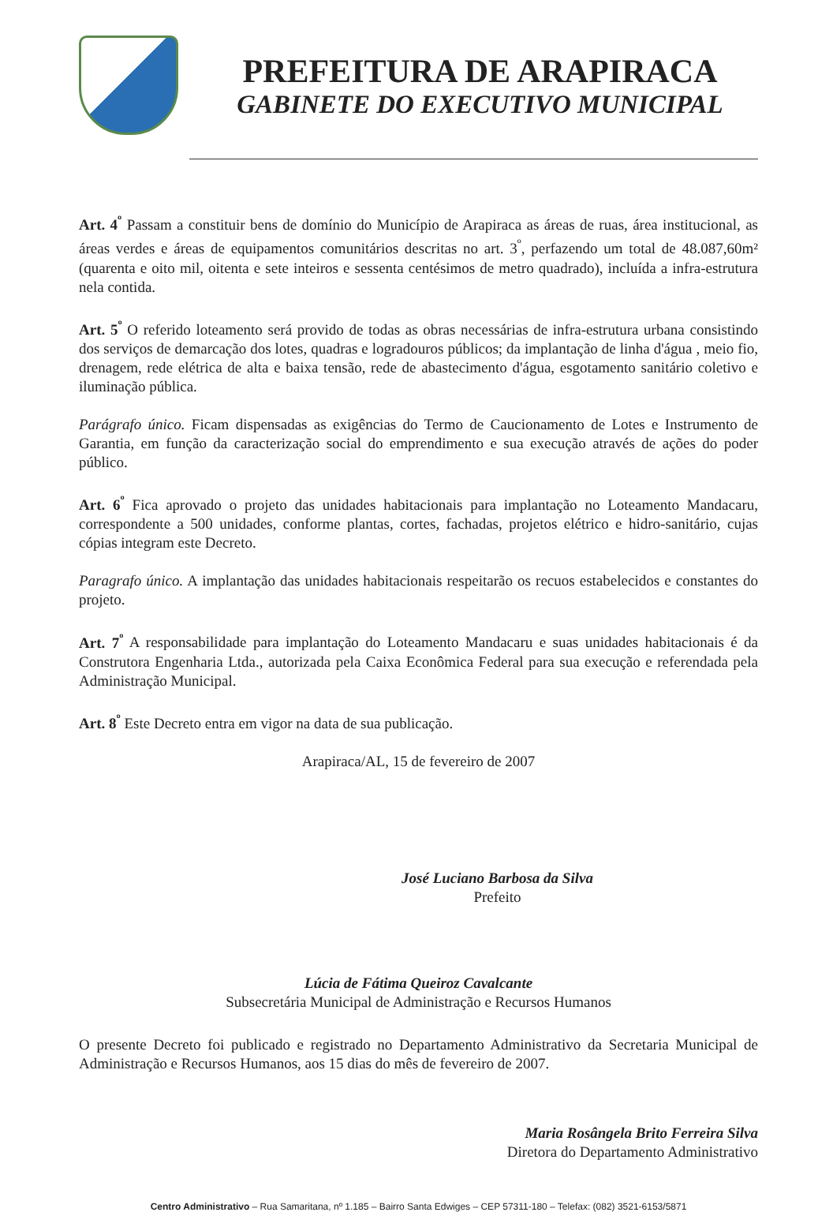PREFEITURA DE ARAPIRACA
GABINETE DO EXECUTIVO MUNICIPAL
Art. 4<sup>º</sup> Passam a constituir bens de domínio do Município de Arapiraca as áreas de ruas, área institucional, as áreas verdes e áreas de equipamentos comunitários descritas no art. 3<sup>º</sup>, perfazendo um total de 48.087,60m² (quarenta e oito mil, oitenta e sete inteiros e sessenta centésimos de metro quadrado), incluída a infra-estrutura nela contida.
Art. 5<sup>º</sup> O referido loteamento será provido de todas as obras necessárias de infra-estrutura urbana consistindo dos serviços de demarcação dos lotes, quadras e logradouros públicos; da implantação de linha d'água , meio fio, drenagem, rede elétrica de alta e baixa tensão, rede de abastecimento d'água, esgotamento sanitário coletivo e iluminação pública.
Parágrafo único. Ficam dispensadas as exigências do Termo de Caucionamento de Lotes e Instrumento de Garantia, em função da caracterização social do emprendimento e sua execução através de ações do poder público.
Art. 6<sup>º</sup> Fica aprovado o projeto das unidades habitacionais para implantação no Loteamento Mandacaru, correspondente a 500 unidades, conforme plantas, cortes, fachadas, projetos elétrico e hidro-sanitário, cujas cópias integram este Decreto.
Paragrafo único. A implantação das unidades habitacionais respeitarão os recuos estabelecidos e constantes do projeto.
Art. 7<sup>º</sup> A responsabilidade para implantação do Loteamento Mandacaru e suas unidades habitacionais é da Construtora Engenharia Ltda., autorizada pela Caixa Econômica Federal para sua execução e referendada pela Administração Municipal.
Art. 8<sup>º</sup> Este Decreto entra em vigor na data de sua publicação.
Arapiraca/AL, 15 de fevereiro de 2007
José Luciano Barbosa da Silva
Prefeito
Lúcia de Fátima Queiroz Cavalcante
Subsecretária Municipal de Administração e Recursos Humanos
O presente Decreto foi publicado e registrado no Departamento Administrativo da Secretaria Municipal de Administração e Recursos Humanos, aos 15 dias do mês de fevereiro de 2007.
Maria Rosângela Brito Ferreira Silva
Diretora do Departamento Administrativo
Centro Administrativo – Rua Samaritana, nº 1.185 – Bairro Santa Edwiges – CEP 57311-180 – Telefax: (082) 3521-6153/5871